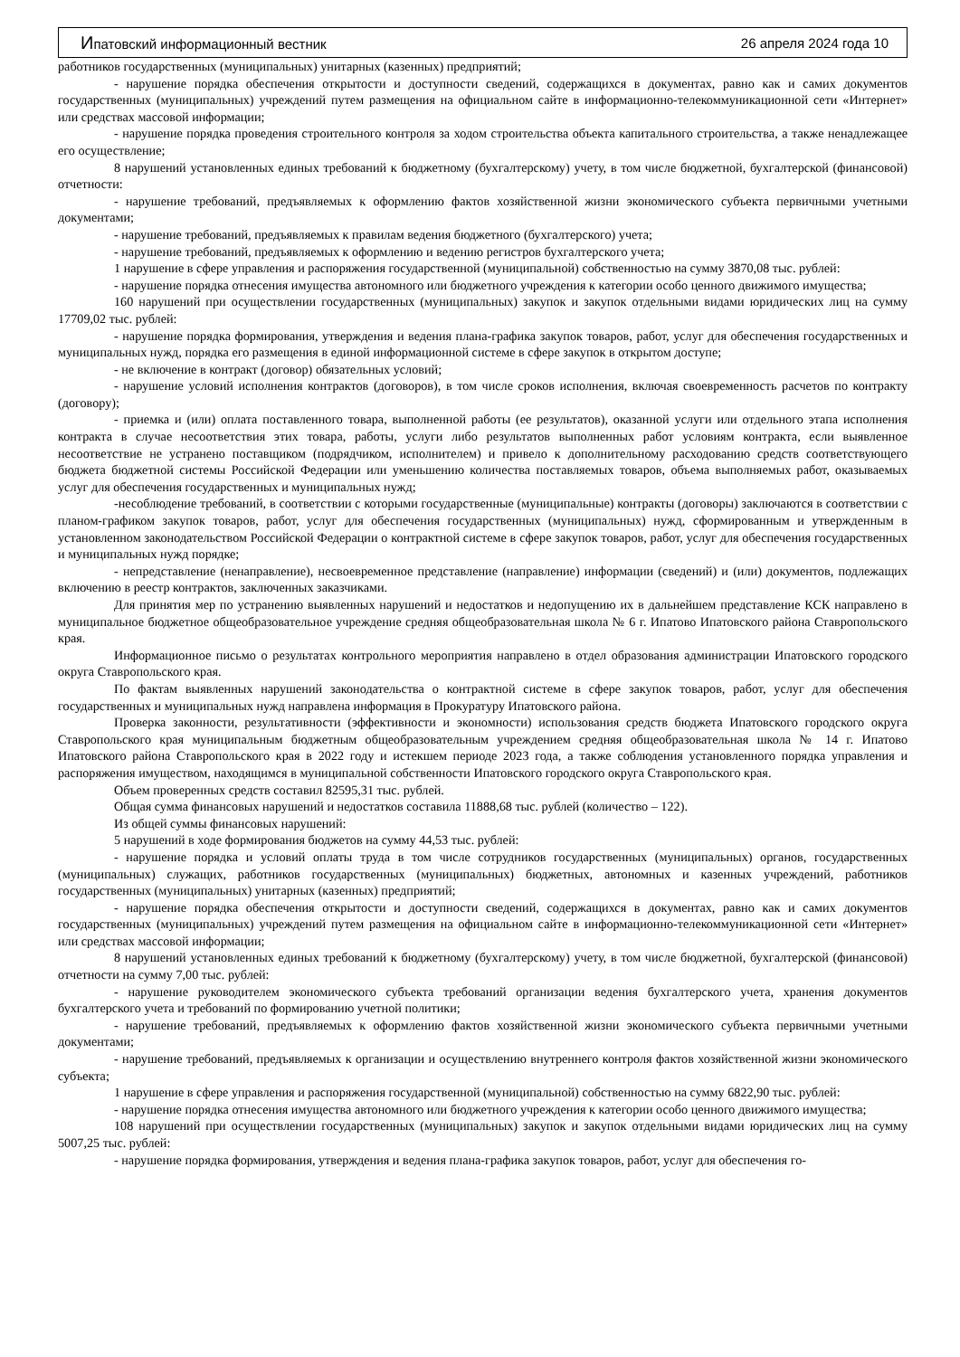Ипатовский информационный вестник 26 апреля 2024 года 10
работников государственных (муниципальных) унитарных (казенных) предприятий;
- нарушение порядка обеспечения открытости и доступности сведений, содержащихся в документах, равно как и самих документов государственных (муниципальных) учреждений путем размещения на официальном сайте в информационно-телекоммуникационной сети «Интернет» или средствах массовой информации;
- нарушение порядка проведения строительного контроля за ходом строительства объекта капитального строительства, а также ненадлежащее его осуществление;
8 нарушений установленных единых требований к бюджетному (бухгалтерскому) учету, в том числе бюджетной, бухгалтерской (финансовой) отчетности:
- нарушение требований, предъявляемых к оформлению фактов хозяйственной жизни экономического субъекта первичными учетными документами;
- нарушение требований, предъявляемых к правилам ведения бюджетного (бухгалтерского) учета;
- нарушение требований, предъявляемых к оформлению и ведению регистров бухгалтерского учета;
1 нарушение в сфере управления и распоряжения государственной (муниципальной) собственностью на сумму 3870,08 тыс. рублей:
- нарушение порядка отнесения имущества автономного или бюджетного учреждения к категории особо ценного движимого имущества;
160 нарушений при осуществлении государственных (муниципальных) закупок и закупок отдельными видами юридических лиц на сумму 17709,02 тыс. рублей:
- нарушение порядка формирования, утверждения и ведения плана-графика закупок товаров, работ, услуг для обеспечения государственных и муниципальных нужд, порядка его размещения в единой информационной системе в сфере закупок в открытом доступе;
- не включение в контракт (договор) обязательных условий;
- нарушение условий исполнения контрактов (договоров), в том числе сроков исполнения, включая своевременность расчетов по контракту (договору);
- приемка и (или) оплата поставленного товара, выполненной работы (ее результатов), оказанной услуги или отдельного этапа исполнения контракта в случае несоответствия этих товара, работы, услуги либо результатов выполненных работ условиям контракта, если выявленное несоответствие не устранено поставщиком (подрядчиком, исполнителем) и привело к дополнительному расходованию средств соответствующего бюджета бюджетной системы Российской Федерации или уменьшению количества поставляемых товаров, объема выполняемых работ, оказываемых услуг для обеспечения государственных и муниципальных нужд;
-несоблюдение требований, в соответствии с которыми государственные (муниципальные) контракты (договоры) заключаются в соответствии с планом-графиком закупок товаров, работ, услуг для обеспечения государственных (муниципальных) нужд, сформированным и утвержденным в установленном законодательством Российской Федерации о контрактной системе в сфере закупок товаров, работ, услуг для обеспечения государственных и муниципальных нужд порядке;
- непредставление (ненаправление), несвоевременное представление (направление) информации (сведений) и (или) документов, подлежащих включению в реестр контрактов, заключенных заказчиками.
Для принятия мер по устранению выявленных нарушений и недостатков и недопущению их в дальнейшем представление КСК направлено в муниципальное бюджетное общеобразовательное учреждение средняя общеобразовательная школа № 6 г. Ипатово Ипатовского района Ставропольского края.
Информационное письмо о результатах контрольного мероприятия направлено в отдел образования администрации Ипатовского городского округа Ставропольского края.
По фактам выявленных нарушений законодательства о контрактной системе в сфере закупок товаров, работ, услуг для обеспечения государственных и муниципальных нужд направлена информация в Прокуратуру Ипатовского района.
Проверка законности, результативности (эффективности и экономности) использования средств бюджета Ипатовского городского округа Ставропольского края муниципальным бюджетным общеобразовательным учреждением средняя общеобразовательная школа № 14 г. Ипатово Ипатовского района Ставропольского края в 2022 году и истекшем периоде 2023 года, а также соблюдения установленного порядка управления и распоряжения имуществом, находящимся в муниципальной собственности Ипатовского городского округа Ставропольского края.
Объем проверенных средств составил 82595,31 тыс. рублей.
Общая сумма финансовых нарушений и недостатков составила 11888,68 тыс. рублей (количество – 122).
Из общей суммы финансовых нарушений:
5 нарушений в ходе формирования бюджетов на сумму 44,53 тыс. рублей:
- нарушение порядка и условий оплаты труда в том числе сотрудников государственных (муниципальных) органов, государственных (муниципальных) служащих, работников государственных (муниципальных) бюджетных, автономных и казенных учреждений, работников государственных (муниципальных) унитарных (казенных) предприятий;
- нарушение порядка обеспечения открытости и доступности сведений, содержащихся в документах, равно как и самих документов государственных (муниципальных) учреждений путем размещения на официальном сайте в информационно-телекоммуникационной сети «Интернет» или средствах массовой информации;
8 нарушений установленных единых требований к бюджетному (бухгалтерскому) учету, в том числе бюджетной, бухгалтерской (финансовой) отчетности на сумму 7,00 тыс. рублей:
- нарушение руководителем экономического субъекта требований организации ведения бухгалтерского учета, хранения документов бухгалтерского учета и требований по формированию учетной политики;
- нарушение требований, предъявляемых к оформлению фактов хозяйственной жизни экономического субъекта первичными учетными документами;
- нарушение требований, предъявляемых к организации и осуществлению внутреннего контроля фактов хозяйственной жизни экономического субъекта;
1 нарушение в сфере управления и распоряжения государственной (муниципальной) собственностью на сумму 6822,90 тыс. рублей:
- нарушение порядка отнесения имущества автономного или бюджетного учреждения к категории особо ценного движимого имущества;
108 нарушений при осуществлении государственных (муниципальных) закупок и закупок отдельными видами юридических лиц на сумму 5007,25 тыс. рублей:
- нарушение порядка формирования, утверждения и ведения плана-графика закупок товаров, работ, услуг для обеспечения го-